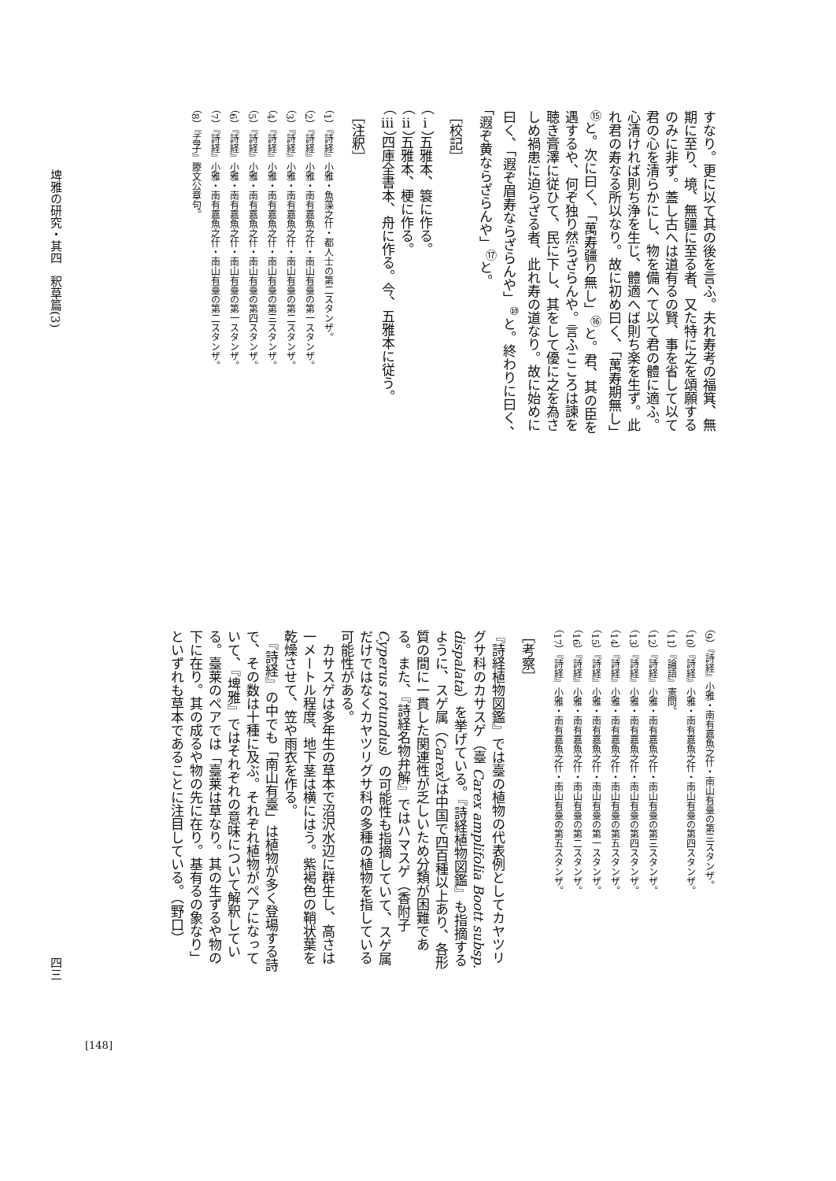すなり。更に以て其の後を言ふ。夫れ寿考の福箕、無期に至り、境、無疆に至る者、又た特に之を頌願するのみに非ず。蓋し古へは道有るの賢、事を省して以て君の心を清らかにし、物を備へて以て君の體に適ふ。心清ければ則ち浄を生じ、體適へば則ち楽を生ず。此れ君の寿なる所以なり。故に初め曰く、「萬寿期無し」<sup>⑮</sup>と。次に曰く、「萬寿疆り無し」<sup>⑯</sup>と。君、其の臣を遇するや、何ぞ独り然らざらんや。言ふこころは諫を聴き膏澤に従ひて、民に下し、其をして優に之を為さしめ禍患に迫らざる者、此れ寿の道なり。故に始めに曰く、「遐ぞ眉寿ならざらんや」<sup>⑩</sup>と。終わりに曰く、「遐ぞ黄ならざらんや」<sup>⑰</sup>と。
［校記］
（ⅰ）五雅本、簑に作る。
（ⅱ）五雅本、梗に作る。
（ⅲ）四庫全書本、舟に作る。今、五雅本に従う。
［注釈］
（1）『詩経』小雅・魚藻之什・都人士の第二スタンザ。
（2）『詩経』小雅・南有嘉魚之什・南山有臺の第一スタンザ。
（3）『詩経』小雅・南有嘉魚之什・南山有臺の第二スタンザ。
（4）『詩経』小雅・南有嘉魚之什・南山有臺の第三スタンザ。
（5）『詩経』小雅・南有嘉魚之什・南山有臺の第四スタンザ。
（6）『詩経』小雅・南有嘉魚之什・南山有臺の第一スタンザ。
（7）『詩経』小雅・南有嘉魚之什・南山有臺の第二スタンザ。
（8）『孟子』滕文公章句。
埤雅の研究・其四　釈草篇(3)
（9）『詩経』小雅・南有嘉魚之什・南山有臺の第三スタンザ。
（10）『詩経』小雅・南有嘉魚之什・南山有臺の第四スタンザ。
（11）『論語』憲問。
（12）『詩経』小雅・南有嘉魚之什・南山有臺の第三スタンザ。
（13）『詩経』小雅・南有嘉魚之什・南山有臺の第四スタンザ。
（14）『詩経』小雅・南有嘉魚之什・南山有臺の第五スタンザ。
（15）『詩経』小雅・南有嘉魚之什・南山有臺の第一スタンザ。
（16）『詩経』小雅・南有嘉魚之什・南山有臺の第二スタンザ。
（17）『詩経』小雅・南有嘉魚之什・南山有臺の第五スタンザ。
［考察］
『詩経植物図鑑』では臺の植物の代表例としてカヤツリグサ科のカサスゲ（臺 Carex amplifolia Boott subsp. dispalata）を挙げている。『詩経植物図鑑』も指摘するように、スゲ属（Carex）は中国で四百種以上あり、各形質の間に一貫した関連性が乏しいため分類が困難である。また、『詩経名物弁解』ではハマスゲ（香附子 Cyperus rotundus）の可能性も指摘していて、スゲ属だけではなくカヤツリグサ科の多種の植物を指している可能性がある。
　カサスゲは多年生の草本で沼沢水辺に群生し、高さは一メートル程度、地下茎は横にはう。紫褐色の鞘状葉を乾燥させて、笠や雨衣を作る。
　『詩経』の中でも「南山有臺」は植物が多く登場する詩で、その数は十種に及ぶ。それぞれ植物がペアになっていて、『埤雅』ではそれぞれの意味について解釈している。臺莱のペアでは「臺莱は草なり。其の生ずるや物の下に在り。其の成るや物の先に在り。基有るの象なり」といずれも草本であることに注目している。（野口）
四三
[148]